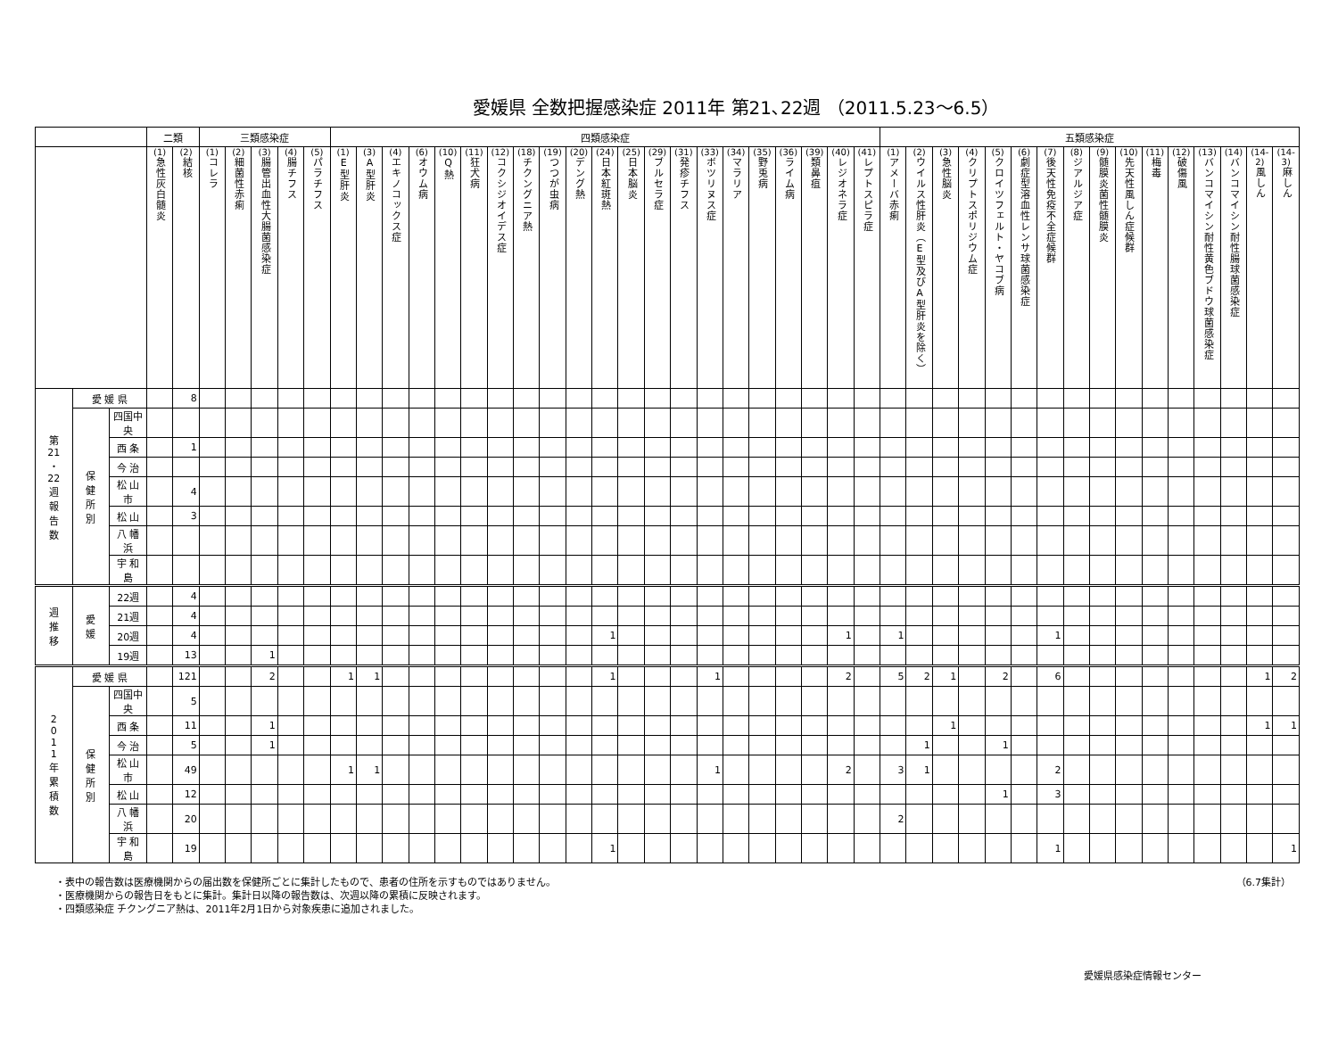愛媛県 全数把握感染症 2011年 第21､22週 （2011.5.23～6.5）
| | | | 二類 | | 三類感染症 | | | | | 四類感染症 | | | | | | | | | | | | | | | | | | | | | 五類感染症 | | | | | | | | | | | | | | | |
| --- | --- | --- | --- | --- | --- | --- | --- | --- | --- | --- | --- | --- | --- | --- | --- | --- | --- | --- | --- | --- | --- | --- | --- | --- | --- | --- | --- | --- | --- | --- | --- | --- | --- | --- | --- | --- | --- | --- | --- | --- | --- | --- | --- | --- | --- | --- |
| | | | (1) 急性灰白髄炎 | (2) 結核 | (1) コレラ | (2) 細菌性赤痢 | (3) 腸管出血性大腸菌感染症 | (4) 腸チフス | (5) パラチフス | (1) E型肝炎 | (3) A型肝炎 | (4) エキノコックス症 | (6) オウム病 | (10) Q熱 | (11) 狂犬病 | (12) コクシジオイデス症 | (18) チクングニア熱 | (19) つつが虫病 | (20) デング熱 | (24) 日本紅斑熱 | (25) 日本脳炎 | (29) ブルセラ症 | (31) 発疹チフス | (33) ボツリヌス症 | (34) マラリア | (35) 野兎病 | (36) ライム病 | (39) 類鼻疽 | (40) レジオネラ症 | (41) レプトスピラ症 | (1) アメーバ赤痢 | (2) ウイルス性肝炎（E型及びA型肝炎を除く） | (3) 急性脳炎 | (4) クリプトスポリジウム症 | (5) クロイツフェルト・ヤコブ病 | (6) 劇症型溶血性レンサ球菌感染症 | (7) 後天性免疫不全症候群 | (8) ジアルジア症 | (9) 髄膜炎菌性髄膜炎 | (10) 先天性風しん症候群 | (11) 梅毒 | (12) 破傷風 | (13) バンコマイシン耐性黄色ブドウ球菌感染症 | (14) バンコマイシン耐性腸球菌感染症 | (14-2) 風しん | (14-3) 麻しん |
| 第 21 ・ 22 週 報 告 数 | 愛 媛 県 | | | 8 | | | | | | | | | | | | | | | | | | | | | | | | | | | | | | | | | | | | | | | | | | |
| | 保 健 所 別 | 四国中央 | | | | | | | | | | | | | | | | | | | | | | | | | | | | | | | | | | | | | | | | | | | | |
| | | 西 条 | | 1 | | | | | | | | | | | | | | | | | | | | | | | | | | | | | | | | | | | | | | | | | | |
| | | 今 治 | | | | | | | | | | | | | | | | | | | | | | | | | | | | | | | | | | | | | | | | | | | | |
| | | 松 山 市 | | 4 | | | | | | | | | | | | | | | | | | | | | | | | | | | | | | | | | | | | | | | | | | |
| | | 松 山 | | 3 | | | | | | | | | | | | | | | | | | | | | | | | | | | | | | | | | | | | | | | | | | |
| | | 八 幡 浜 | | | | | | | | | | | | | | | | | | | | | | | | | | | | | | | | | | | | | | | | | | | | |
| | | 宇 和 島 | | | | | | | | | | | | | | | | | | | | | | | | | | | | | | | | | | | | | | | | | | | | |
| 週 推 移 | 愛 媛 | 22週 | | 4 | | | | | | | | | | | | | | | | | | | | | | | | | | | | | | | | | | | | | | | | | | |
| | | 21週 | | 4 | | | | | | | | | | | | | | | | | | | | | | | | | | | | | | | | | | | | | | | | | | |
| | | 20週 | | 4 | | | | | | | | | | | | | | | | 1 | | | | | | | | | 1 | | 1 | | | | | | 1 | | | | | | | | | |
| | | 19週 | | 13 | | | 1 | | | | | | | | | | | | | | | | | | | | | | | | | | | | | | | | | | | | | | | |
| 2 0 1 1 年 累 積 数 | 愛 媛 県 | | | 121 | | | 2 | | | 1 | 1 | | | | | | | | | 1 | | | | 1 | | | | | 2 | | 5 | 2 | 1 | | 2 | | 6 | | | | | | | | 1 | 2 |
| | 保 健 所 別 | 四国中央 | | 5 | | | | | | | | | | | | | | | | | | | | | | | | | | | | | | | | | | | | | | | | | | |
| | | 西 条 | | 11 | | | 1 | | | | | | | | | | | | | | | | | | | | | | | | | | 1 | | | | | | | | | | | | 1 | 1 |
| | | 今 治 | | 5 | | | 1 | | | | | | | | | | | | | | | | | | | | | | | | | 1 | | | 1 | | | | | | | | | | | |
| | | 松 山 市 | | 49 | | | | | | 1 | 1 | | | | | | | | | | | | | 1 | | | | | 2 | | 3 | 1 | | | | | 2 | | | | | | | | | |
| | | 松 山 | | 12 | | | | | | | | | | | | | | | | | | | | | | | | | | | | | | | 1 | | 3 | | | | | | | | | |
| | | 八 幡 浜 | | 20 | | | | | | | | | | | | | | | | | | | | | | | | | | | 2 | | | | | | | | | | | | | | | |
| | | 宇 和 島 | | 19 | | | | | | | | | | | | | | | | 1 | | | | | | | | | | | | | | | | | 1 | | | | | | | | | 1 |
（6.7集計）
・表中の報告数は医療機関からの届出数を保健所ごとに集計したもので、患者の住所を示すものではありません。
・医療機関からの報告日をもとに集計。集計日以降の報告数は、次週以降の累積に反映されます。
・四類感染症 チクングニア熱は、2011年2月1日から対象疾患に追加されました。
愛媛県感染症情報センター